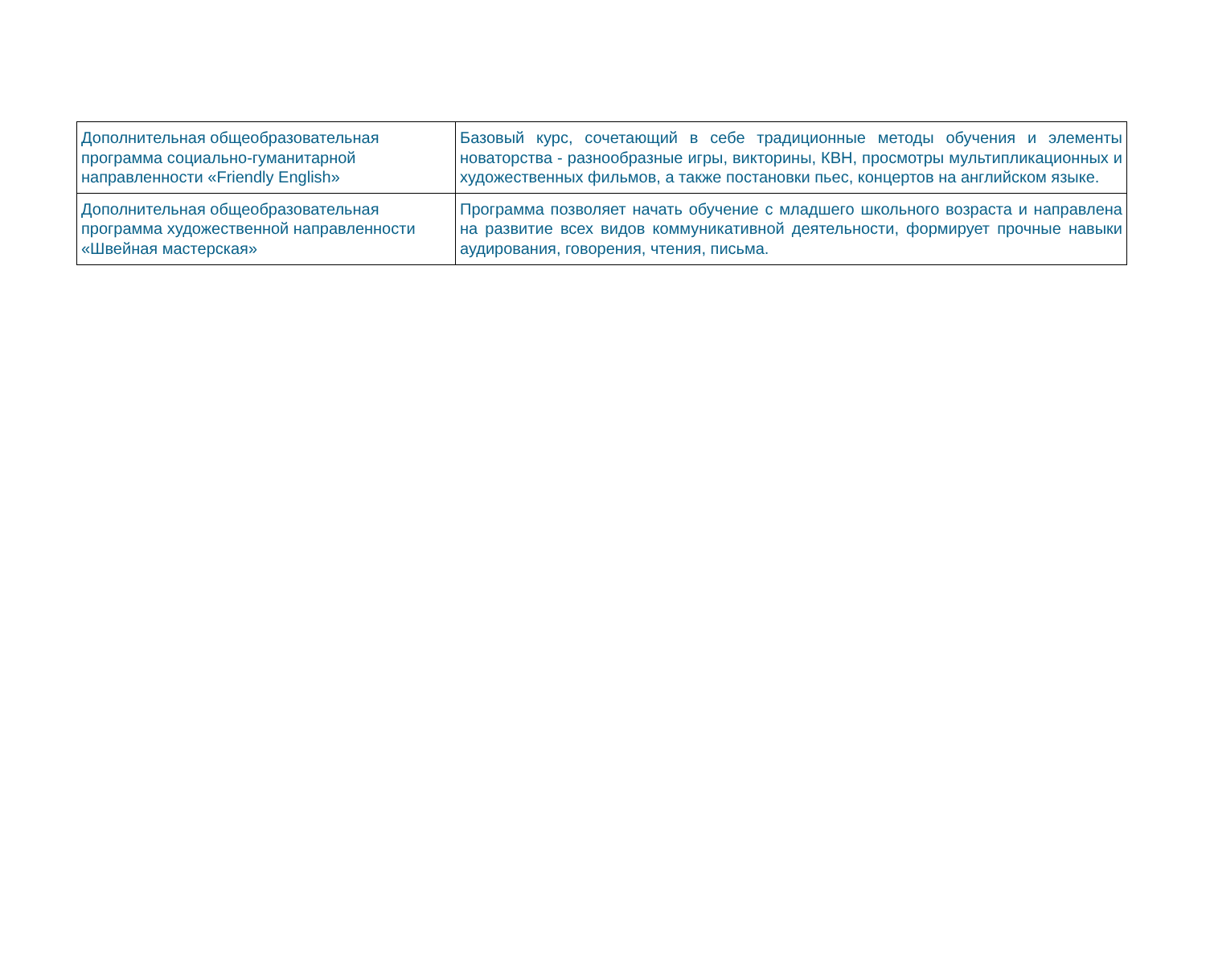| Дополнительная общеобразовательная программа социально-гуманитарной направленности «Friendly English» | Базовый курс, сочетающий в себе традиционные методы обучения и элементы новаторства - разнообразные игры, викторины, КВН, просмотры мультипликационных и художественных фильмов, а также постановки пьес, концертов на английском языке. |
| Дополнительная общеобразовательная программа художественной направленности «Швейная мастерская» | Программа позволяет начать обучение с младшего школьного возраста и направлена на развитие всех видов коммуникативной деятельности, формирует прочные навыки аудирования, говорения, чтения, письма. |